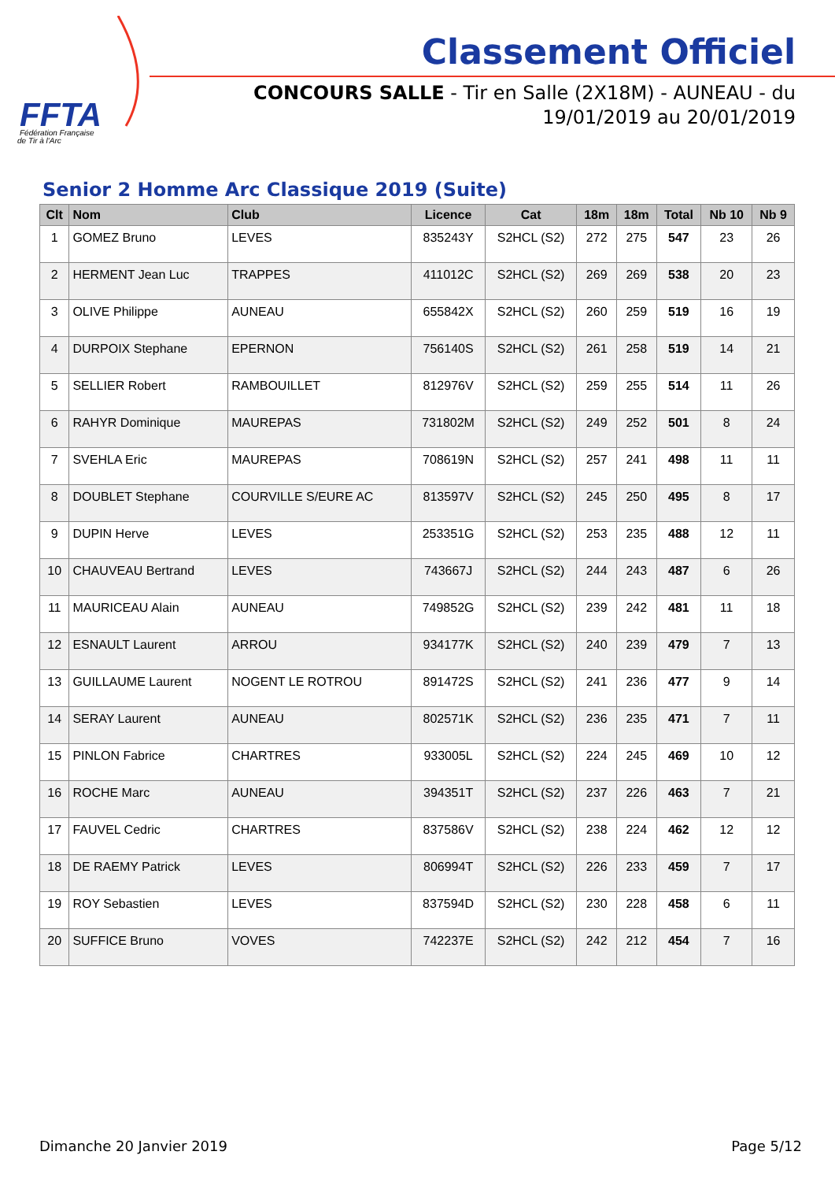FFTA
Fédération Française
de Tir à l'Arc
Classement Officiel
CONCOURS SALLE - Tir en Salle (2X18M) - AUNEAU - du 19/01/2019 au 20/01/2019
Senior 2 Homme Arc Classique 2019 (Suite)
| Clt | Nom | Club | Licence | Cat | 18m | 18m | Total | Nb 10 | Nb 9 |
| --- | --- | --- | --- | --- | --- | --- | --- | --- | --- |
| 1 | GOMEZ Bruno | LEVES | 835243Y | S2HCL (S2) | 272 | 275 | 547 | 23 | 26 |
| 2 | HERMENT Jean Luc | TRAPPES | 411012C | S2HCL (S2) | 269 | 269 | 538 | 20 | 23 |
| 3 | OLIVE Philippe | AUNEAU | 655842X | S2HCL (S2) | 260 | 259 | 519 | 16 | 19 |
| 4 | DURPOIX Stephane | EPERNON | 756140S | S2HCL (S2) | 261 | 258 | 519 | 14 | 21 |
| 5 | SELLIER Robert | RAMBOUILLET | 812976V | S2HCL (S2) | 259 | 255 | 514 | 11 | 26 |
| 6 | RAHYR Dominique | MAUREPAS | 731802M | S2HCL (S2) | 249 | 252 | 501 | 8 | 24 |
| 7 | SVEHLA Eric | MAUREPAS | 708619N | S2HCL (S2) | 257 | 241 | 498 | 11 | 11 |
| 8 | DOUBLET Stephane | COURVILLE S/EURE AC | 813597V | S2HCL (S2) | 245 | 250 | 495 | 8 | 17 |
| 9 | DUPIN Herve | LEVES | 253351G | S2HCL (S2) | 253 | 235 | 488 | 12 | 11 |
| 10 | CHAUVEAU Bertrand | LEVES | 743667J | S2HCL (S2) | 244 | 243 | 487 | 6 | 26 |
| 11 | MAURICEAU Alain | AUNEAU | 749852G | S2HCL (S2) | 239 | 242 | 481 | 11 | 18 |
| 12 | ESNAULT Laurent | ARROU | 934177K | S2HCL (S2) | 240 | 239 | 479 | 7 | 13 |
| 13 | GUILLAUME Laurent | NOGENT LE ROTROU | 891472S | S2HCL (S2) | 241 | 236 | 477 | 9 | 14 |
| 14 | SERAY Laurent | AUNEAU | 802571K | S2HCL (S2) | 236 | 235 | 471 | 7 | 11 |
| 15 | PINLON Fabrice | CHARTRES | 933005L | S2HCL (S2) | 224 | 245 | 469 | 10 | 12 |
| 16 | ROCHE Marc | AUNEAU | 394351T | S2HCL (S2) | 237 | 226 | 463 | 7 | 21 |
| 17 | FAUVEL Cedric | CHARTRES | 837586V | S2HCL (S2) | 238 | 224 | 462 | 12 | 12 |
| 18 | DE RAEMY Patrick | LEVES | 806994T | S2HCL (S2) | 226 | 233 | 459 | 7 | 17 |
| 19 | ROY Sebastien | LEVES | 837594D | S2HCL (S2) | 230 | 228 | 458 | 6 | 11 |
| 20 | SUFFICE Bruno | VOVES | 742237E | S2HCL (S2) | 242 | 212 | 454 | 7 | 16 |
Dimanche 20 Janvier 2019 Page 5/12